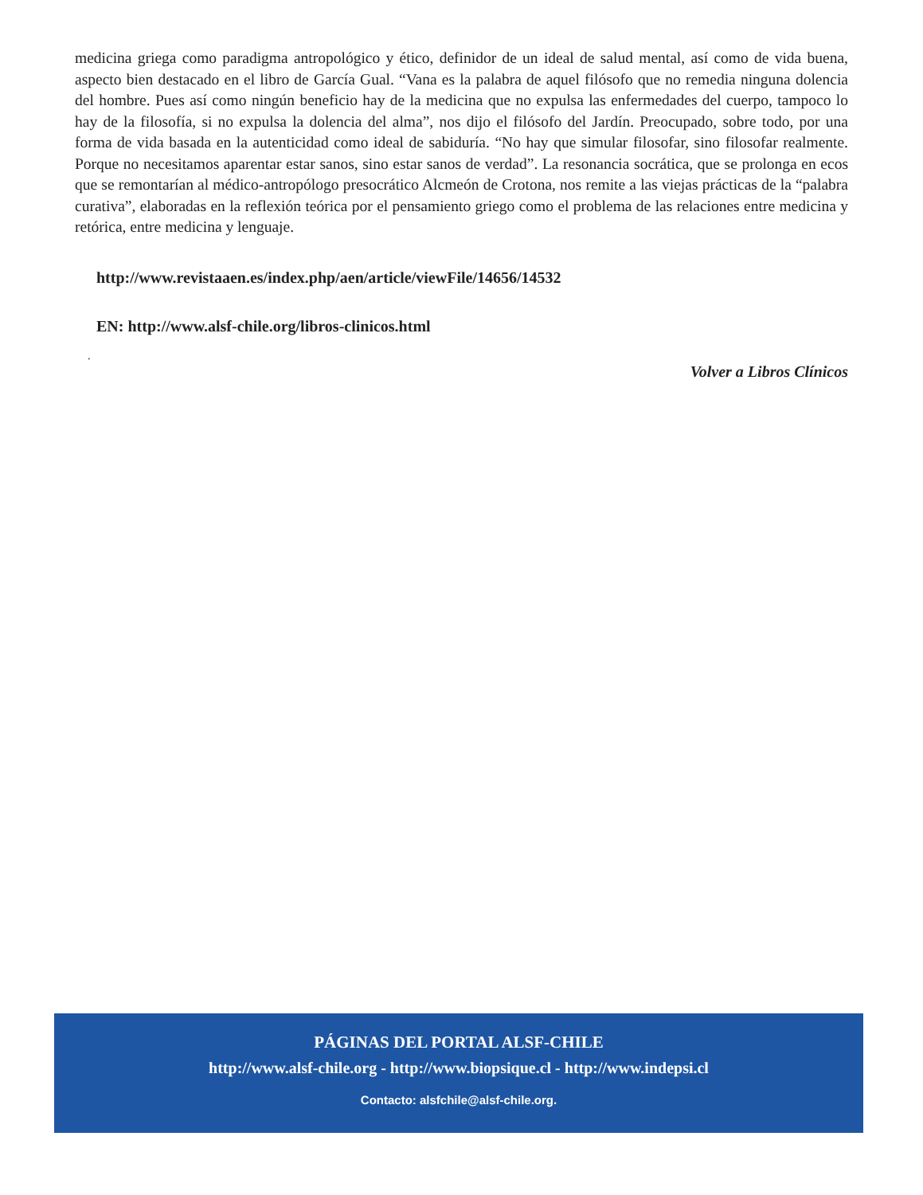medicina griega como paradigma antropológico y ético, definidor de un ideal de salud mental, así como de vida buena, aspecto bien destacado en el libro de García Gual. “Vana es la palabra de aquel filósofo que no remedia ninguna dolencia del hombre. Pues así como ningún beneficio hay de la medicina que no expulsa las enfermedades del cuerpo, tampoco lo hay de la filosofía, si no expulsa la dolencia del alma”, nos dijo el filósofo del Jardín. Preocupado, sobre todo, por una forma de vida basada en la autenticidad como ideal de sabiduría. “No hay que simular filosofar, sino filosofar realmente. Porque no necesitamos aparentar estar sanos, sino estar sanos de verdad”. La resonancia socrática, que se prolonga en ecos que se remontarían al médico-antropólogo presocrático Alcmeón de Crotona, nos remite a las viejas prácticas de la “palabra curativa”, elaboradas en la reflexión teórica por el pensamiento griego como el problema de las relaciones entre medicina y retórica, entre medicina y lenguaje.
http://www.revistaaen.es/index.php/aen/article/viewFile/14656/14532
EN: http://www.alsf-chile.org/libros-clinicos.html
.
Volver a Libros Clínicos
PÁGINAS DEL PORTAL ALSF-CHILE
http://www.alsf-chile.org - http://www.biopsique.cl - http://www.indepsi.cl
Contacto: alsfchile@alsf-chile.org.